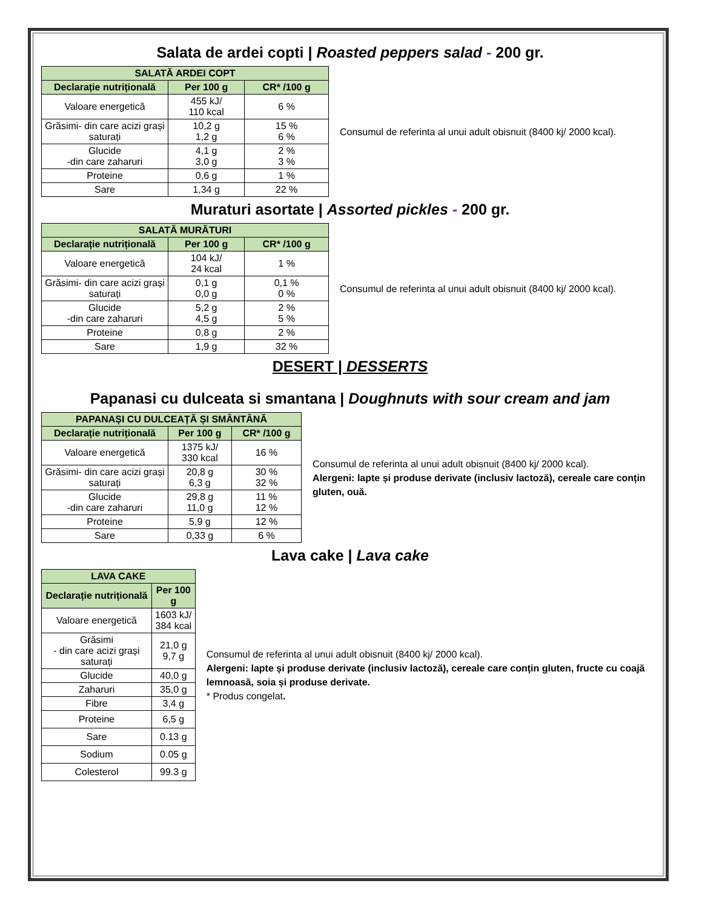Salata de ardei copti | Roasted peppers salad - 200 gr.
| SALATĂ ARDEI COPT | | |
| --- | --- | --- |
| Declarație nutrițională | Per 100 g | CR* /100 g |
| Valoare energetică | 455 kJ/ 110 kcal | 6 % |
| Grăsimi- din care acizi grași saturați | 10,2 g 1,2 g | 15 % 6 % |
| Glucide -din care zaharuri | 4,1 g 3,0 g | 2 % 3 % |
| Proteine | 0,6 g | 1 % |
| Sare | 1,34 g | 22 % |
Consumul de referinta al unui adult obisnuit (8400 kj/ 2000 kcal).
Muraturi asortate | Assorted pickles - 200 gr.
| SALATĂ MURĂTURI | | |
| --- | --- | --- |
| Declarație nutrițională | Per 100 g | CR* /100 g |
| Valoare energetică | 104 kJ/ 24 kcal | 1 % |
| Grăsimi- din care acizi grași saturați | 0,1 g 0,0 g | 0,1 % 0 % |
| Glucide -din care zaharuri | 5,2 g 4,5 g | 2 % 5 % |
| Proteine | 0,8 g | 2 % |
| Sare | 1,9 g | 32 % |
Consumul de referinta al unui adult obisnuit (8400 kj/ 2000 kcal).
DESERT | DESSERTS
Papanasi cu dulceata si smantana | Doughnuts with sour cream and jam
| PAPANAȘI CU DULCEAȚĂ ȘI SMÂNTÂNĂ | | |
| --- | --- | --- |
| Declarație nutrițională | Per 100 g | CR* /100 g |
| Valoare energetică | 1375 kJ/ 330 kcal | 16 % |
| Grăsimi- din care acizi grași saturați | 20,8 g 6,3 g | 30 % 32 % |
| Glucide -din care zaharuri | 29,8 g 11,0 g | 11 % 12 % |
| Proteine | 5,9 g | 12 % |
| Sare | 0,33 g | 6 % |
Consumul de referinta al unui adult obisnuit (8400 kj/ 2000 kcal).
Alergeni: lapte și produse derivate (inclusiv lactoză), cereale care conțin gluten, ouă.
Lava cake | Lava cake
| LAVA CAKE | |
| --- | --- |
| Declarație nutrițională | Per 100 g |
| Valoare energetică | 1603 kJ/ 384 kcal |
| Grăsimi - din care acizi grași saturați | 21,0 g 9,7 g |
| Glucide | 40,0 g |
| Zaharuri | 35,0 g |
| Fibre | 3,4 g |
| Proteine | 6,5 g |
| Sare | 0.13 g |
| Sodium | 0.05 g |
| Colesterol | 99.3 g |
Consumul de referinta al unui adult obisnuit (8400 kj/ 2000 kcal).
Alergeni: lapte și produse derivate (inclusiv lactoză), cereale care conțin gluten, fructe cu coajă lemnoasă, soia și produse derivate.
* Produs congelat.